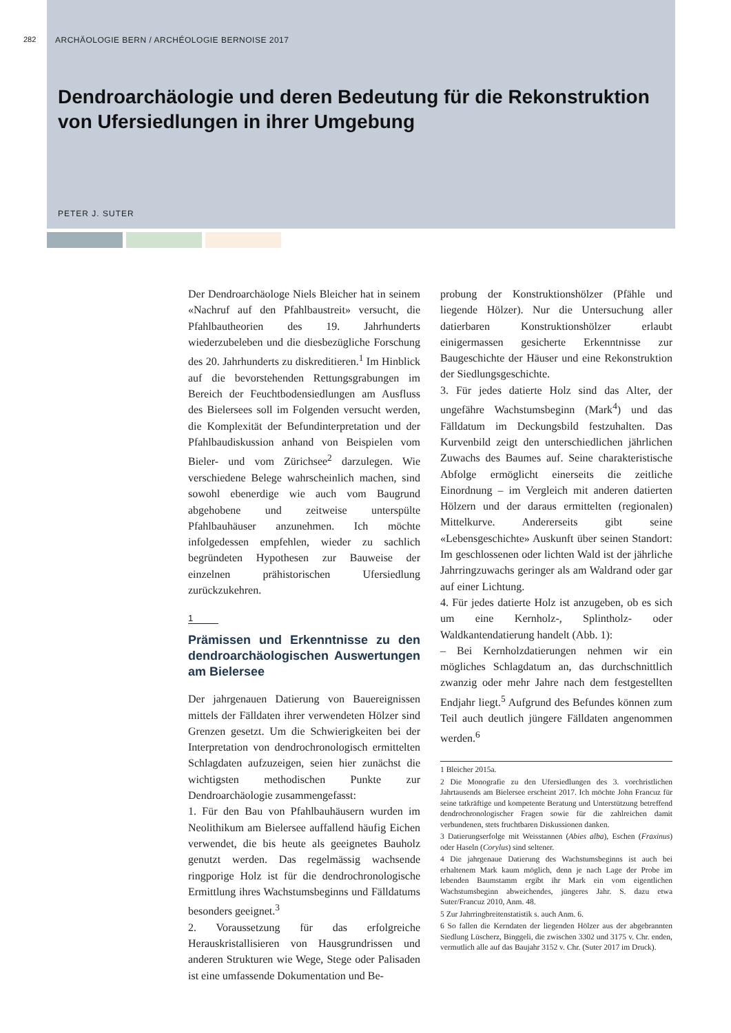282
ARCHÄOLOGIE BERN / ARCHÉOLOGIE BERNOISE 2017
Dendroarchäologie und deren Bedeutung für die Rekonstruktion von Ufersiedlungen in ihrer Umgebung
PETER J. SUTER
Der Dendroarchäologe Niels Bleicher hat in seinem «Nachruf auf den Pfahlbaustreit» versucht, die Pfahlbautheorien des 19. Jahrhunderts wiederzubeleben und die diesbezügliche Forschung des 20. Jahrhunderts zu diskreditieren.<sup>1</sup> Im Hinblick auf die bevorstehenden Rettungsgrabungen im Bereich der Feuchtbodensiedlungen am Ausfluss des Bielersees soll im Folgenden versucht werden, die Komplexität der Befundinterpretation und der Pfahlbaudiskussion anhand von Beispielen vom Bieler- und vom Zürichsee<sup>2</sup> darzulegen. Wie verschiedene Belege wahrscheinlich machen, sind sowohl ebenerdige wie auch vom Baugrund abgehobene und zeitweise unterspülte Pfahlbauhäuser anzunehmen. Ich möchte infolgedessen empfehlen, wieder zu sachlich begründeten Hypothesen zur Bauweise der einzelnen prähistorischen Ufersiedlung zurückzukehren.
1
Prämissen und Erkenntnisse zu den dendroarchäologischen Auswertungen am Bielersee
Der jahrgenauen Datierung von Bauereignissen mittels der Fälldaten ihrer verwendeten Hölzer sind Grenzen gesetzt. Um die Schwierigkeiten bei der Interpretation von dendrochronologisch ermittelten Schlagdaten aufzuzeigen, seien hier zunächst die wichtigsten methodischen Punkte zur Dendroarchäologie zusammengefasst:
1. Für den Bau von Pfahlbauhäusern wurden im Neolithikum am Bielersee auffallend häufig Eichen verwendet, die bis heute als geeignetes Bauholz genutzt werden. Das regelmässig wachsende ringporige Holz ist für die dendrochronologische Ermittlung ihres Wachstumsbeginns und Fälldatums besonders geeignet.<sup>3</sup>
2. Voraussetzung für das erfolgreiche Herauskristallisieren von Hausgrundrissen und anderen Strukturen wie Wege, Stege oder Palisaden ist eine umfassende Dokumentation und Be-
probung der Konstruktionshölzer (Pfähle und liegende Hölzer). Nur die Untersuchung aller datierbaren Konstruktionshölzer erlaubt einigermassen gesicherte Erkenntnisse zur Baugeschichte der Häuser und eine Rekonstruktion der Siedlungsgeschichte.
3. Für jedes datierte Holz sind das Alter, der ungefähre Wachstumsbeginn (Mark<sup>4</sup>) und das Fälldatum im Deckungsbild festzuhalten. Das Kurvenbild zeigt den unterschiedlichen jährlichen Zuwachs des Baumes auf. Seine charakteristische Abfolge ermöglicht einerseits die zeitliche Einordnung – im Vergleich mit anderen datierten Hölzern und der daraus ermittelten (regionalen) Mittelkurve. Andererseits gibt seine «Lebensgeschichte» Auskunft über seinen Standort: Im geschlossenen oder lichten Wald ist der jährliche Jahrringzuwachs geringer als am Waldrand oder gar auf einer Lichtung.
4. Für jedes datierte Holz ist anzugeben, ob es sich um eine Kernholz-, Splintholz- oder Waldkantendatierung handelt (Abb. 1):
– Bei Kernholzdatierungen nehmen wir ein mögliches Schlagdatum an, das durchschnittlich zwanzig oder mehr Jahre nach dem festgestellten Endjahr liegt.<sup>5</sup> Aufgrund des Befundes können zum Teil auch deutlich jüngere Fälldaten angenommen werden.<sup>6</sup>
1 Bleicher 2015a.
2 Die Monografie zu den Ufersiedlungen des 3. vorchristlichen Jahrtausends am Bielersee erscheint 2017. Ich möchte John Francuz für seine tatkräftige und kompetente Beratung und Unterstützung betreffend dendrochronologischer Fragen sowie für die zahlreichen damit verbundenen, stets fruchtbaren Diskussionen danken.
3 Datierungserfolge mit Weisstannen (Abies alba), Eschen (Fraxinus) oder Haseln (Corylus) sind seltener.
4 Die jahrgenaue Datierung des Wachstumsbeginns ist auch bei erhaltenem Mark kaum möglich, denn je nach Lage der Probe im lebenden Baumstamm ergibt ihr Mark ein vom eigentlichen Wachstumsbeginn abweichendes, jüngeres Jahr. S. dazu etwa Suter/Francuz 2010, Anm. 48.
5 Zur Jahrringbreitenstatistik s. auch Anm. 6.
6 So fallen die Kerndaten der liegenden Hölzer aus der abgebrannten Siedlung Lüscherz, Binggeli, die zwischen 3302 und 3175 v. Chr. enden, vermutlich alle auf das Baujahr 3152 v. Chr. (Suter 2017 im Druck).